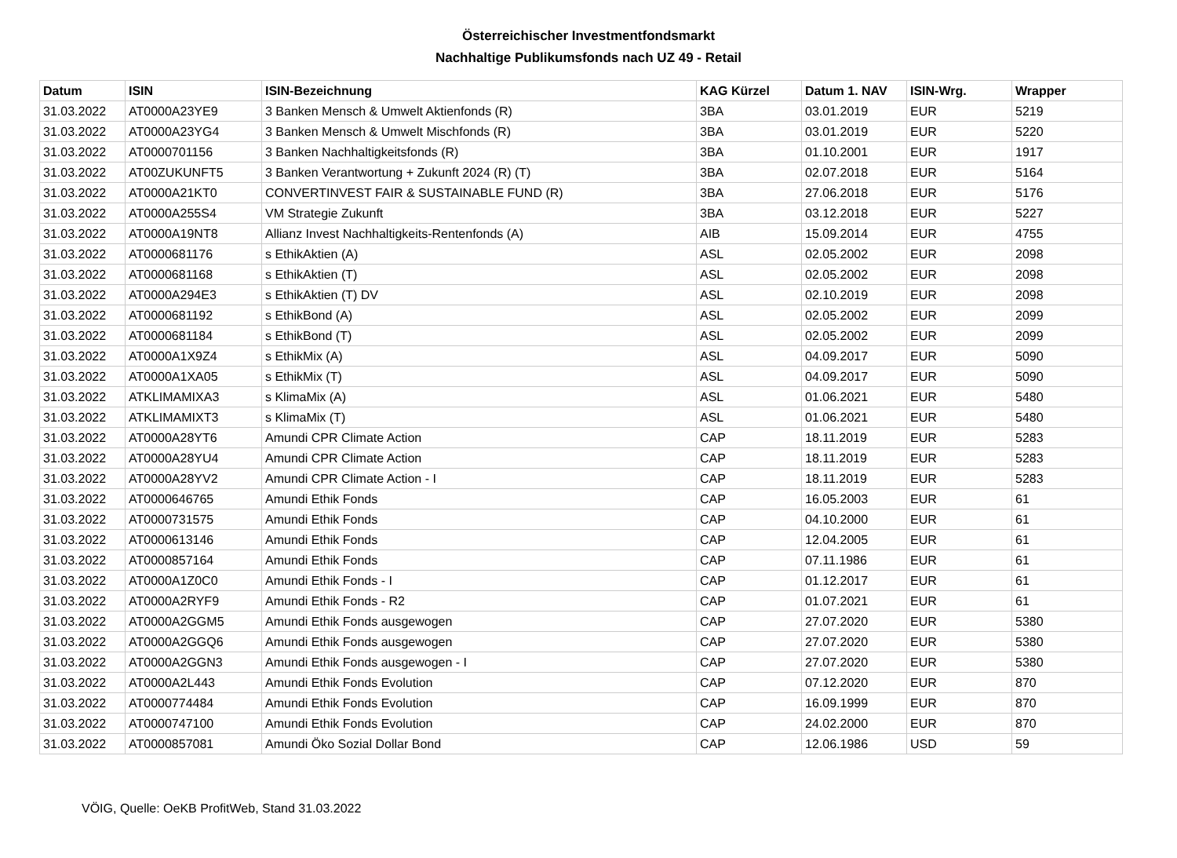Österreichischer Investmentfondsmarkt
Nachhaltige Publikumsfonds nach UZ 49 - Retail
| Datum | ISIN | ISIN-Bezeichnung | KAG Kürzel | Datum 1. NAV | ISIN-Wrg. | Wrapper |
| --- | --- | --- | --- | --- | --- | --- |
| 31.03.2022 | AT0000A23YE9 | 3 Banken Mensch & Umwelt Aktienfonds (R) | 3BA | 03.01.2019 | EUR | 5219 |
| 31.03.2022 | AT0000A23YG4 | 3 Banken Mensch & Umwelt Mischfonds (R) | 3BA | 03.01.2019 | EUR | 5220 |
| 31.03.2022 | AT0000701156 | 3 Banken Nachhaltigkeitsfonds (R) | 3BA | 01.10.2001 | EUR | 1917 |
| 31.03.2022 | AT00ZUKUNFT5 | 3 Banken Verantwortung + Zukunft 2024 (R) (T) | 3BA | 02.07.2018 | EUR | 5164 |
| 31.03.2022 | AT0000A21KT0 | CONVERTINVEST FAIR & SUSTAINABLE FUND (R) | 3BA | 27.06.2018 | EUR | 5176 |
| 31.03.2022 | AT0000A255S4 | VM Strategie Zukunft | 3BA | 03.12.2018 | EUR | 5227 |
| 31.03.2022 | AT0000A19NT8 | Allianz Invest Nachhaltigkeits-Rentenfonds (A) | AIB | 15.09.2014 | EUR | 4755 |
| 31.03.2022 | AT0000681176 | s EthikAktien (A) | ASL | 02.05.2002 | EUR | 2098 |
| 31.03.2022 | AT0000681168 | s EthikAktien (T) | ASL | 02.05.2002 | EUR | 2098 |
| 31.03.2022 | AT0000A294E3 | s EthikAktien (T) DV | ASL | 02.10.2019 | EUR | 2098 |
| 31.03.2022 | AT0000681192 | s EthikBond (A) | ASL | 02.05.2002 | EUR | 2099 |
| 31.03.2022 | AT0000681184 | s EthikBond (T) | ASL | 02.05.2002 | EUR | 2099 |
| 31.03.2022 | AT0000A1X9Z4 | s EthikMix (A) | ASL | 04.09.2017 | EUR | 5090 |
| 31.03.2022 | AT0000A1XA05 | s EthikMix (T) | ASL | 04.09.2017 | EUR | 5090 |
| 31.03.2022 | ATKLIMAMIXA3 | s KlimaMix (A) | ASL | 01.06.2021 | EUR | 5480 |
| 31.03.2022 | ATKLIMAMIXT3 | s KlimaMix (T) | ASL | 01.06.2021 | EUR | 5480 |
| 31.03.2022 | AT0000A28YT6 | Amundi CPR Climate Action | CAP | 18.11.2019 | EUR | 5283 |
| 31.03.2022 | AT0000A28YU4 | Amundi CPR Climate Action | CAP | 18.11.2019 | EUR | 5283 |
| 31.03.2022 | AT0000A28YV2 | Amundi CPR Climate Action - I | CAP | 18.11.2019 | EUR | 5283 |
| 31.03.2022 | AT0000646765 | Amundi Ethik Fonds | CAP | 16.05.2003 | EUR | 61 |
| 31.03.2022 | AT0000731575 | Amundi Ethik Fonds | CAP | 04.10.2000 | EUR | 61 |
| 31.03.2022 | AT0000613146 | Amundi Ethik Fonds | CAP | 12.04.2005 | EUR | 61 |
| 31.03.2022 | AT0000857164 | Amundi Ethik Fonds | CAP | 07.11.1986 | EUR | 61 |
| 31.03.2022 | AT0000A1Z0C0 | Amundi Ethik Fonds - I | CAP | 01.12.2017 | EUR | 61 |
| 31.03.2022 | AT0000A2RYF9 | Amundi Ethik Fonds - R2 | CAP | 01.07.2021 | EUR | 61 |
| 31.03.2022 | AT0000A2GGM5 | Amundi Ethik Fonds ausgewogen | CAP | 27.07.2020 | EUR | 5380 |
| 31.03.2022 | AT0000A2GGQ6 | Amundi Ethik Fonds ausgewogen | CAP | 27.07.2020 | EUR | 5380 |
| 31.03.2022 | AT0000A2GGN3 | Amundi Ethik Fonds ausgewogen - I | CAP | 27.07.2020 | EUR | 5380 |
| 31.03.2022 | AT0000A2L443 | Amundi Ethik Fonds Evolution | CAP | 07.12.2020 | EUR | 870 |
| 31.03.2022 | AT0000774484 | Amundi Ethik Fonds Evolution | CAP | 16.09.1999 | EUR | 870 |
| 31.03.2022 | AT0000747100 | Amundi Ethik Fonds Evolution | CAP | 24.02.2000 | EUR | 870 |
| 31.03.2022 | AT0000857081 | Amundi Öko Sozial Dollar Bond | CAP | 12.06.1986 | USD | 59 |
VÖIG, Quelle: OeKB ProfitWeb, Stand 31.03.2022